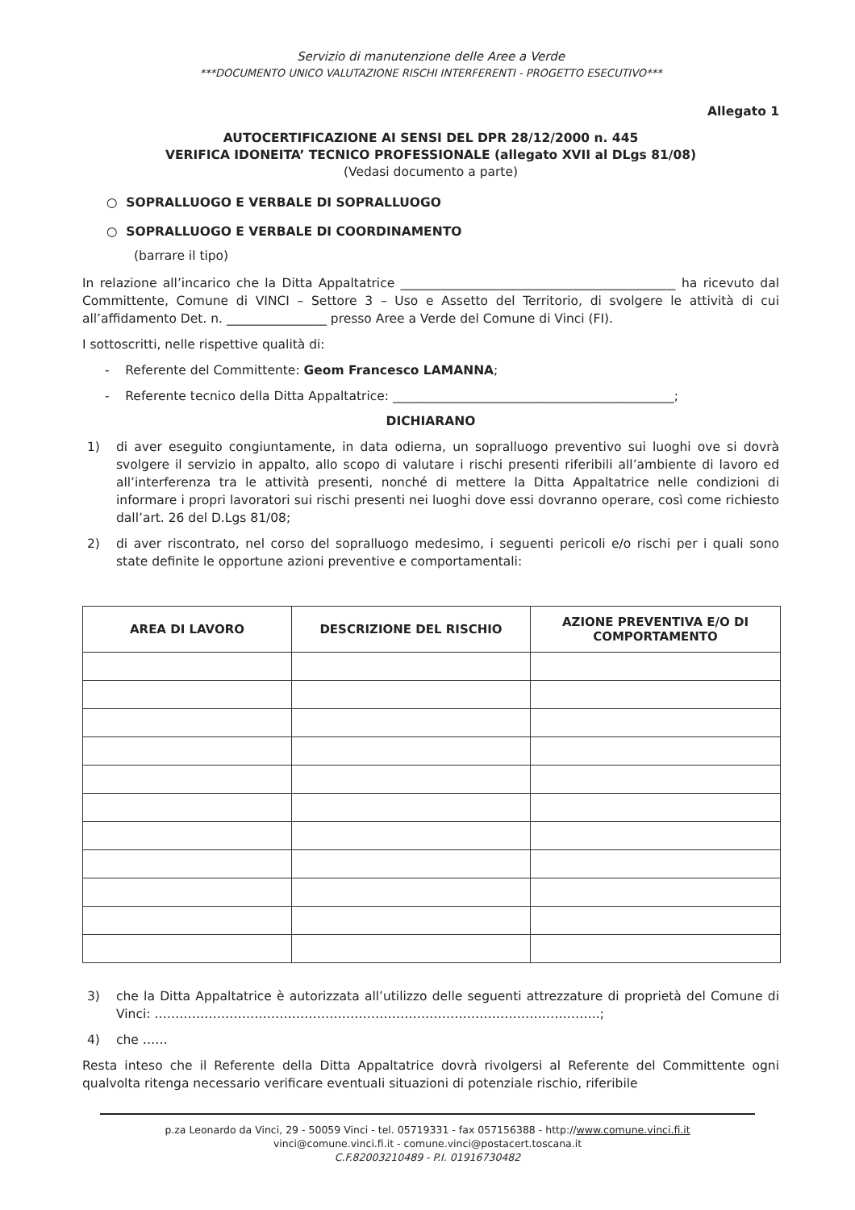Servizio di manutenzione delle Aree a Verde
***DOCUMENTO UNICO VALUTAZIONE RISCHI INTERFERENTI - PROGETTO ESECUTIVO***
Allegato 1
AUTOCERTIFICAZIONE AI SENSI DEL DPR 28/12/2000 n. 445
VERIFICA IDONEITA’ TECNICO PROFESSIONALE (allegato XVII al DLgs 81/08)
(Vedasi documento a parte)
○ SOPRALLUOGO E VERBALE DI SOPRALLUOGO
○ SOPRALLUOGO E VERBALE DI COORDINAMENTO
(barrare il tipo)
In relazione all’incarico che la Ditta Appaltatrice ____________________________________________ ha ricevuto dal Committente, Comune di VINCI – Settore 3 – Uso e Assetto del Territorio, di svolgere le attività di cui all’affidamento Det. n. ________________ presso Aree a Verde del Comune di Vinci (FI).
I sottoscritti, nelle rispettive qualità di:
- Referente del Committente: Geom Francesco LAMANNA;
- Referente tecnico della Ditta Appaltatrice: _____________________________________________;
DICHIARANO
1) di aver eseguito congiuntamente, in data odierna, un sopralluogo preventivo sui luoghi ove si dovrà svolgere il servizio in appalto, allo scopo di valutare i rischi presenti riferibili all’ambiente di lavoro ed all’interferenza tra le attività presenti, nonché di mettere la Ditta Appaltatrice nelle condizioni di informare i propri lavoratori sui rischi presenti nei luoghi dove essi dovranno operare, così come richiesto dall’art. 26 del D.Lgs 81/08;
2) di aver riscontrato, nel corso del sopralluogo medesimo, i seguenti pericoli e/o rischi per i quali sono state definite le opportune azioni preventive e comportamentali:
| AREA DI LAVORO | DESCRIZIONE DEL RISCHIO | AZIONE PREVENTIVA E/O DI COMPORTAMENTO |
| --- | --- | --- |
3) che la Ditta Appaltatrice è autorizzata all’utilizzo delle seguenti attrezzature di proprietà del Comune di Vinci: ……………………………………………………………………………………………..;
4) che ……
Resta inteso che il Referente della Ditta Appaltatrice dovrà rivolgersi al Referente del Committente ogni qualvolta ritenga necessario verificare eventuali situazioni di potenziale rischio, riferibile
p.za Leonardo da Vinci, 29 - 50059 Vinci - tel. 05719331 - fax 057156388 - http://www.comune.vinci.fi.it
vinci@comune.vinci.fi.it - comune.vinci@postacert.toscana.it
C.F.82003210489 - P.I. 01916730482